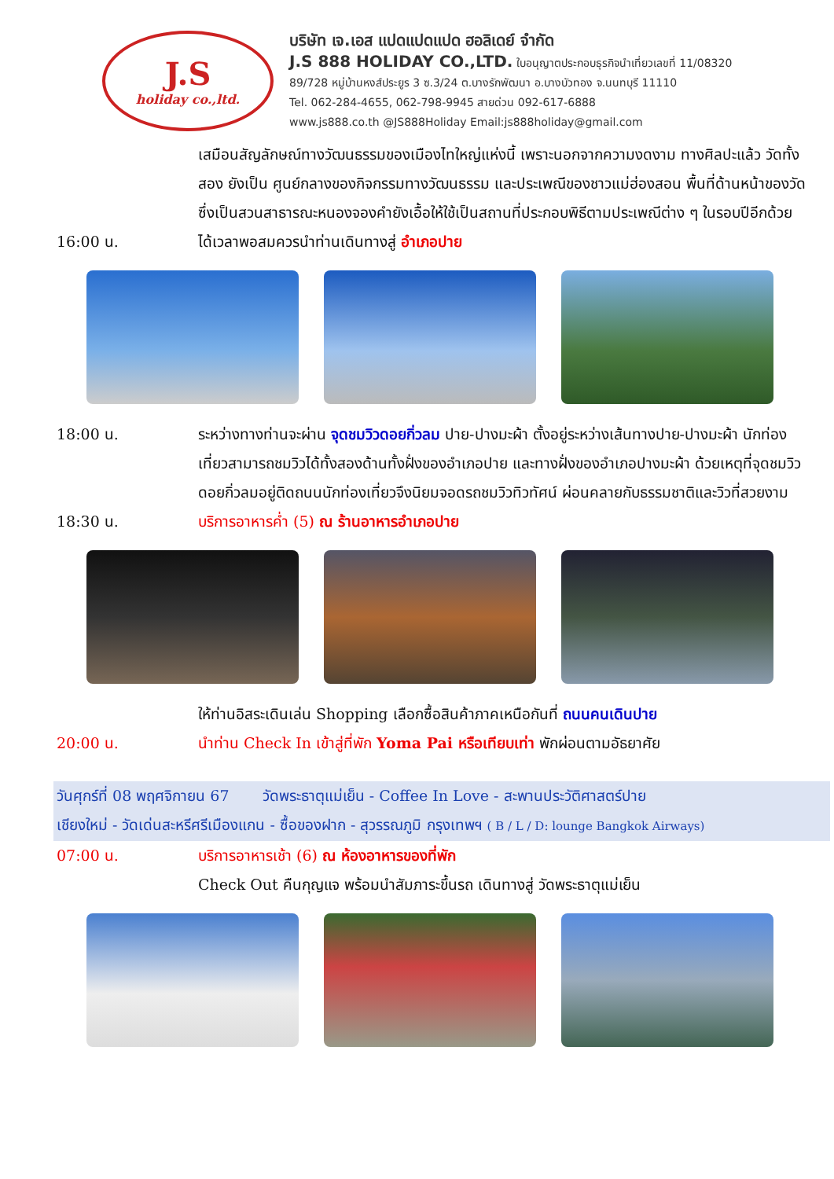J.S
holiday co.,ltd.
บริษัท เจ.เอส แปดแปดแปด ฮอลิเดย์ จำกัด
J.S 888 HOLIDAY CO.,LTD. ใบอนุญาตประกอบธุรกิจนำเที่ยวเลขที่ 11/08320
89/728 หมู่บ้านหงส์ประยูร 3 ซ.3/24 ต.บางรักพัฒนา อ.บางบัวทอง จ.นนทบุรี 11110
Tel. 062-284-4655, 062-798-9945 สายด่วน 092-617-6888
www.js888.co.th @JS888Holiday Email:js888holiday@gmail.com
เสมือนสัญลักษณ์ทางวัฒนธรรมของเมืองไทใหญ่แห่งนี้ เพราะนอกจากความงดงาม ทางศิลปะแล้ว วัดทั้งสอง ยังเป็น ศูนย์กลางของกิจกรรมทางวัฒนธรรม และประเพณีของชาวแม่ฮ่องสอน พื้นที่ด้านหน้าของวัดซึ่งเป็นสวนสาธารณะหนองจองคำยังเอื้อให้ใช้เป็นสถานที่ประกอบพิธีตามประเพณีต่าง ๆ ในรอบปีอีกด้วย
16:00 น. ได้เวลาพอสมควรนำท่านเดินทางสู่ อำเภอปาย
18:00 น. ระหว่างทางท่านจะผ่าน จุดชมวิวดอยกิ่วลม ปาย-ปางมะผ้า ตั้งอยู่ระหว่างเส้นทางปาย-ปางมะผ้า นักท่องเที่ยวสามารถชมวิวได้ทั้งสองด้านทั้งฝั่งของอำเภอปาย และทางฝั่งของอำเภอปางมะผ้า ด้วยเหตุที่จุดชมวิวดอยกิ่วลมอยู่ติดถนนนักท่องเที่ยวจึงนิยมจอดรถชมวิวทิวทัศน์ ผ่อนคลายกับธรรมชาติและวิวที่สวยงาม
18:30 น. บริการอาหารค่ำ (5) ณ ร้านอาหารอำเภอปาย
ให้ท่านอิสระเดินเล่น Shopping เลือกซื้อสินค้าภาคเหนือกันที่ ถนนคนเดินปาย
20:00 น. นำท่าน Check In เข้าสู่ที่พัก Yoma Pai หรือเทียบเท่า พักผ่อนตามอัธยาศัย
วันศุกร์ที่ 08 พฤศจิกายน 67 วัดพระธาตุแม่เย็น - Coffee In Love - สะพานประวัติศาสตร์ปาย
เชียงใหม่ - วัดเด่นสะหรีศรีเมืองแกน - ซื้อของฝาก - สุวรรณภูมิ กรุงเทพฯ ( B / L / D: lounge Bangkok Airways)
07:00 น. บริการอาหารเช้า (6) ณ ห้องอาหารของที่พัก
Check Out คืนกุญแจ พร้อมนำสัมภาระขึ้นรถ เดินทางสู่ วัดพระธาตุแม่เย็น